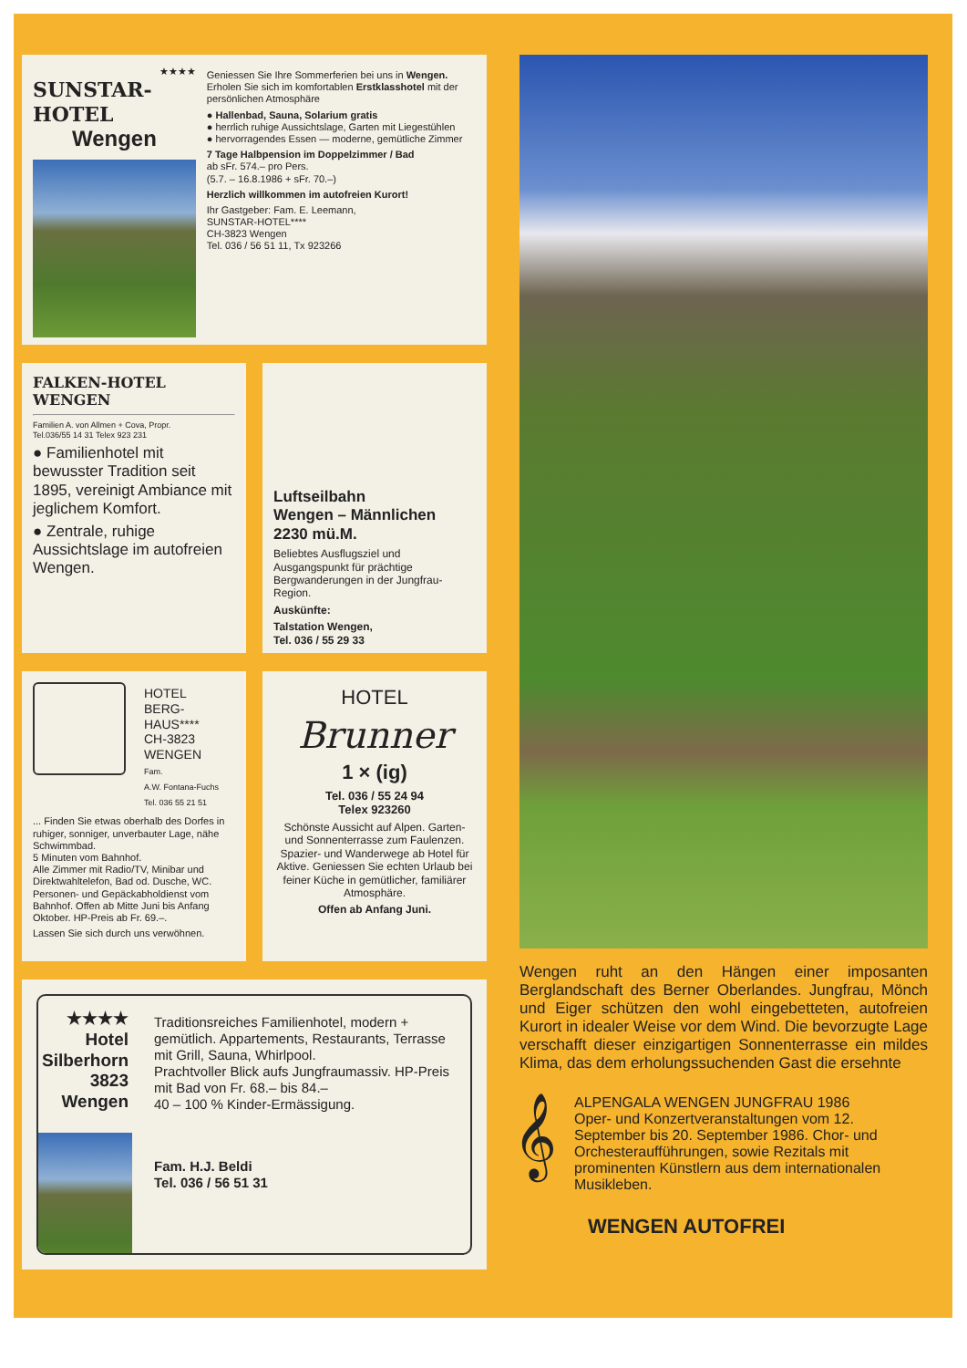★★★★
SUNSTAR-HOTEL
Wengen
Geniessen Sie Ihre Sommerferien bei uns in Wengen.
Erholen Sie sich im komfortablen Erstklasshotel mit der persönlichen Atmosphäre
● Hallenbad, Sauna, Solarium gratis
● herrlich ruhige Aussichtslage, Garten mit Liegestühlen
● hervorragendes Essen — moderne, gemütliche Zimmer
7 Tage Halbpension im Doppelzimmer / Bad
ab sFr. 574.– pro Pers.
(5.7. – 16.8.1986 + sFr. 70.–)
Herzlich willkommen im autofreien Kurort!
Ihr Gastgeber: Fam. E. Leemann,
SUNSTAR-HOTEL****
CH-3823 Wengen
Tel. 036 / 56 51 11, Tx 923266
FALKEN-HOTEL
WENGEN
Familien A. von Allmen + Cova, Propr.
Tel.036/55 14 31 Telex 923 231
● Familienhotel mit bewusster Tradition seit 1895, vereinigt Ambiance mit jeglichem Komfort.
● Zentrale, ruhige Aussichtslage im autofreien Wengen.
Luftseilbahn
Wengen – Männlichen
2230 mü.M.
Beliebtes Ausflugsziel und Ausgangspunkt für prächtige Bergwanderungen in der Jungfrau-Region.
Auskünfte:
Talstation Wengen,
Tel. 036 / 55 29 33
HOTEL
BERG-
HAUS****
CH-3823
WENGEN
Fam.
A.W. Fontana-Fuchs
Tel. 036 55 21 51
... Finden Sie etwas oberhalb des Dorfes in ruhiger, sonniger, unverbauter Lage, nähe Schwimmbad.
5 Minuten vom Bahnhof.
Alle Zimmer mit Radio/TV, Minibar und Direktwahltelefon, Bad od. Dusche, WC. Personen- und Gepäckabholdienst vom Bahnhof. Offen ab Mitte Juni bis Anfang Oktober. HP-Preis ab Fr. 69.–.
Lassen Sie sich durch uns verwöhnen.
HOTEL
Brunner
1 × (ig)
Tel. 036 / 55 24 94
Telex 923260
Schönste Aussicht auf Alpen. Garten- und Sonnenterrasse zum Faulenzen. Spazier- und Wanderwege ab Hotel für Aktive. Geniessen Sie echten Urlaub bei feiner Küche in gemütlicher, familiärer Atmosphäre.
Offen ab Anfang Juni.
★★★★ Hotel
Silberhorn
3823 Wengen
Traditionsreiches Familienhotel, modern + gemütlich. Appartements, Restaurants, Terrasse mit Grill, Sauna, Whirlpool.
Prachtvoller Blick aufs Jungfraumassiv. HP-Preis mit Bad von Fr. 68.– bis 84.–
40 – 100 % Kinder-Ermässigung.
Fam. H.J. Beldi
Tel. 036 / 56 51 31
Wengen ruht an den Hängen einer imposanten Berglandschaft des Berner Oberlandes. Jungfrau, Mönch und Eiger schützen den wohl eingebetteten, autofreien Kurort in idealer Weise vor dem Wind. Die bevorzugte Lage verschafft dieser einzigartigen Sonnenterrasse ein mildes Klima, das dem erholungssuchenden Gast die ersehnte
𝄞
ALPENGALA WENGEN JUNGFRAU 1986
Oper- und Konzertveranstaltungen vom 12. September bis 20. September 1986. Chor- und Orchesteraufführungen, sowie Rezitals mit prominenten Künstlern aus dem internationalen Musikleben.
WENGEN AUTOFREI